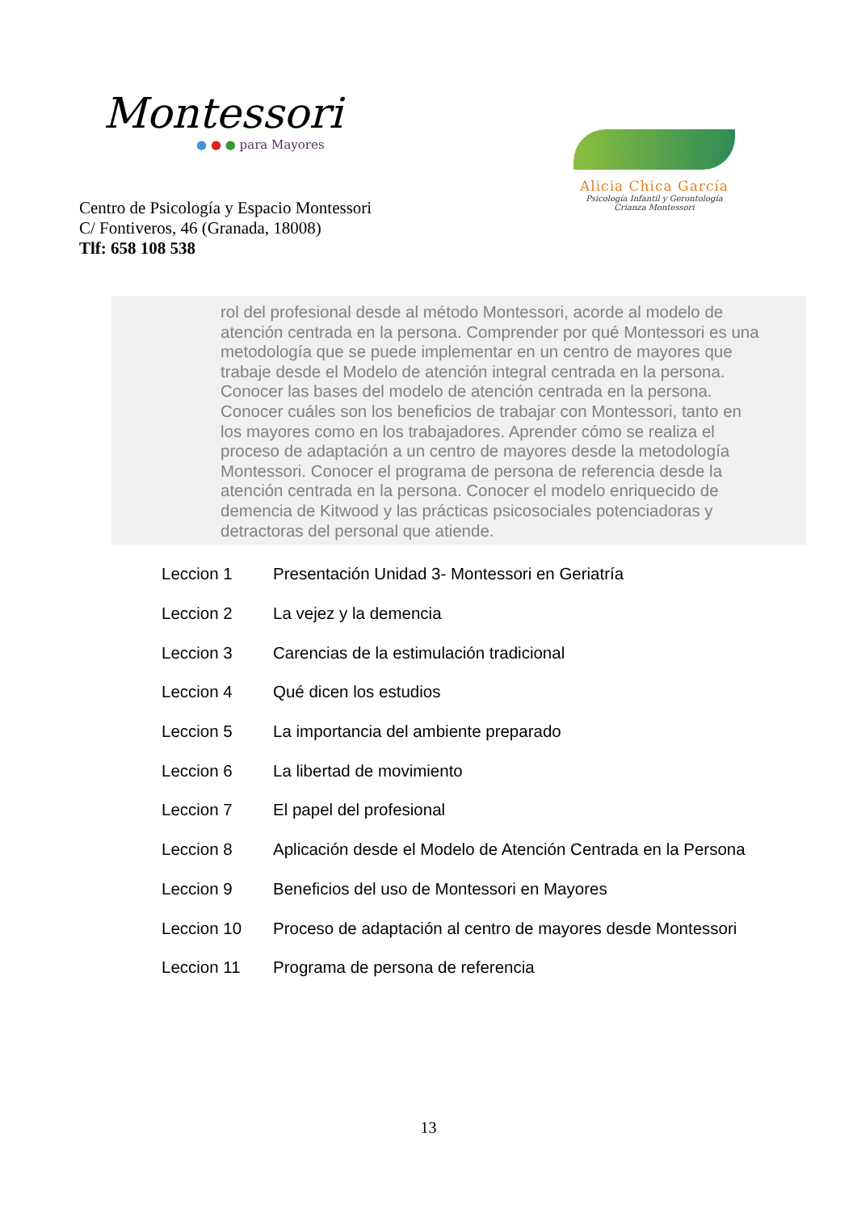Montessori
● ● ● para Mayores
Alicia Chica García
Psicología Infantil y Gerontología
Crianza Montessori
Centro de Psicología y Espacio Montessori
C/ Fontiveros, 46 (Granada, 18008)
Tlf: 658 108 538
rol del profesional desde al método Montessori, acorde al modelo de atención centrada en la persona. Comprender por qué Montessori es una metodología que se puede implementar en un centro de mayores que trabaje desde el Modelo de atención integral centrada en la persona. Conocer las bases del modelo de atención centrada en la persona. Conocer cuáles son los beneficios de trabajar con Montessori, tanto en los mayores como en los trabajadores. Aprender cómo se realiza el proceso de adaptación a un centro de mayores desde la metodología Montessori. Conocer el programa de persona de referencia desde la atención centrada en la persona. Conocer el modelo enriquecido de demencia de Kitwood y las prácticas psicosociales potenciadoras y detractoras del personal que atiende.
| Leccion 1 | Presentación Unidad 3- Montessori en Geriatría |
| Leccion 2 | La vejez y la demencia |
| Leccion 3 | Carencias de la estimulación tradicional |
| Leccion 4 | Qué dicen los estudios |
| Leccion 5 | La importancia del ambiente preparado |
| Leccion 6 | La libertad de movimiento |
| Leccion 7 | El papel del profesional |
| Leccion 8 | Aplicación desde el Modelo de Atención Centrada en la Persona |
| Leccion 9 | Beneficios del uso de Montessori en Mayores |
| Leccion 10 | Proceso de adaptación al centro de mayores desde Montessori |
| Leccion 11 | Programa de persona de referencia |
13